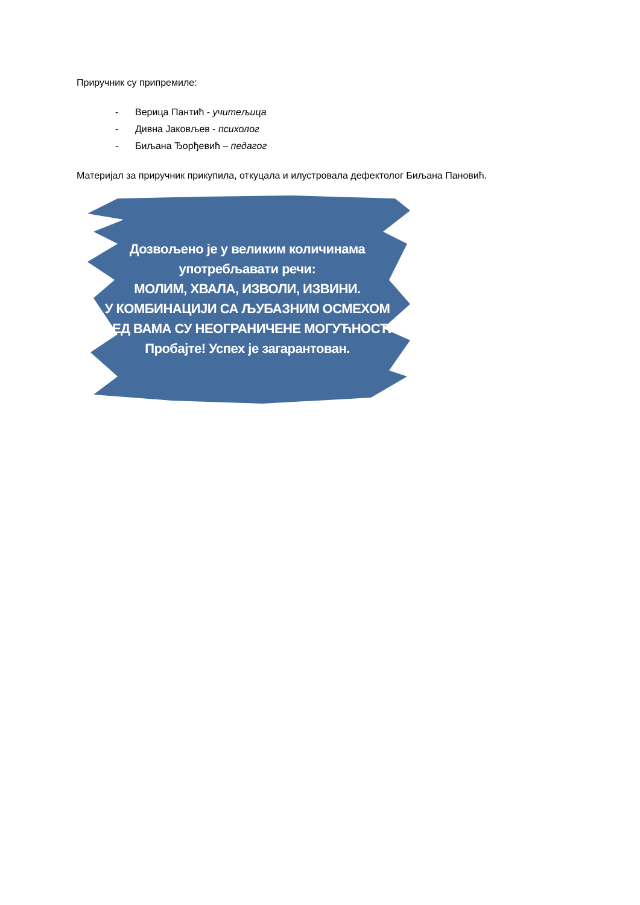Приручник су припремиле:
- Верица Пантић - учитељица
- Дивна Јаковљев - психолог
- Биљана Ђорђевић – педагог
Материјал за приручник прикупила, откуцала и илустровала дефектолог Биљана Пановић.
Дозвољено је у великим количинама
употребљавати речи:
МОЛИМ, ХВАЛА, ИЗВОЛИ, ИЗВИНИ.
У КОМБИНАЦИЈИ СА ЉУБАЗНИМ ОСМЕХОМ
ПРЕД ВАМА СУ НЕОГРАНИЧЕНЕ МОГУЋНОСТИ.
Пробајте! Успех је загарантован.